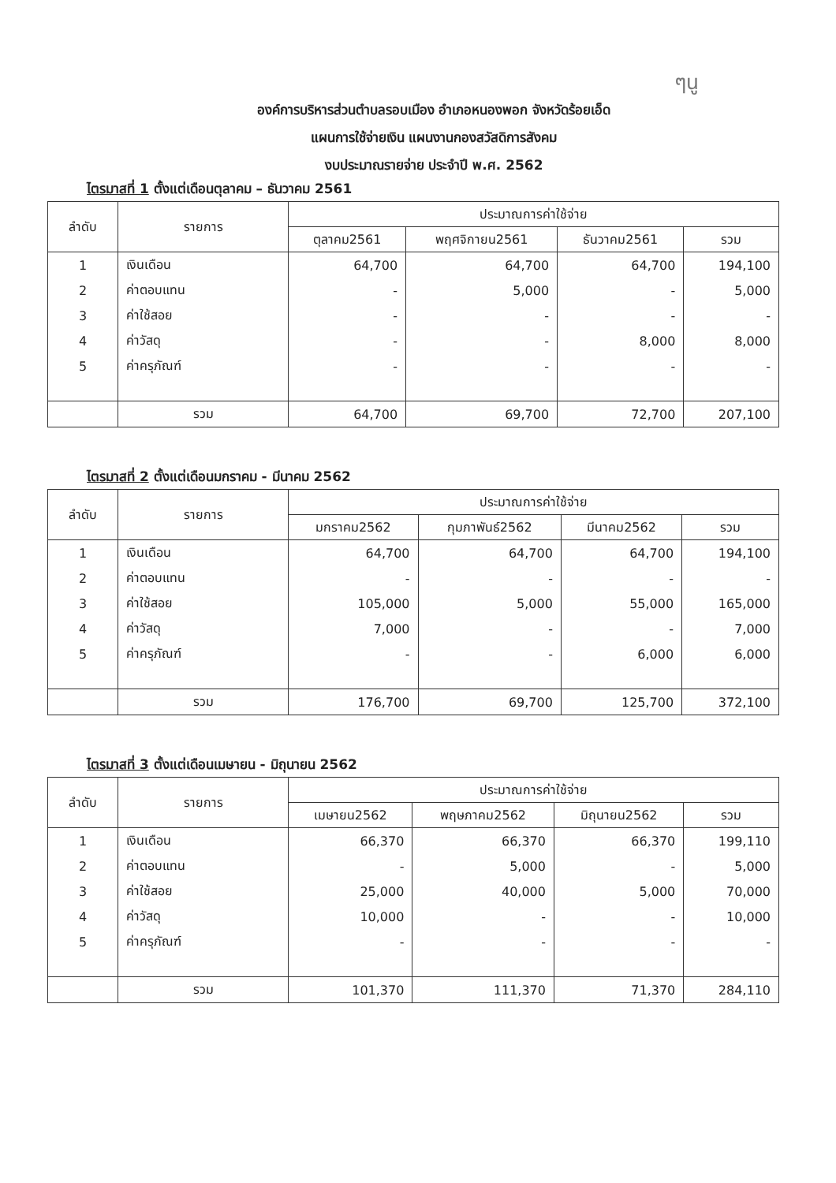ๆนู
องค์การบริหารส่วนตำบลรอบเมือง อำเภอหนองพอก จังหวัดร้อยเอ็ด
แผนการใช้จ่ายเงิน แผนงานกองสวัสดิการสังคม
งบประมาณรายจ่าย ประจำปี พ.ศ. 2562
ไตรมาสที่ 1 ตั้งแต่เดือนตุลาคม – ธันวาคม 2561
| ลำดับ | รายการ | ประมาณการค่าใช้จ่าย | | | |
| --- | --- | --- | --- | --- | --- |
| | | ตุลาคม2561 | พฤศจิกายน2561 | ธันวาคม2561 | รวม |
| 1 | เงินเดือน | 64,700 | 64,700 | 64,700 | 194,100 |
| 2 | ค่าตอบแทน | - | 5,000 | - | 5,000 |
| 3 | ค่าใช้สอย | - | - | - | - |
| 4 | ค่าวัสดุ | - | - | 8,000 | 8,000 |
| 5 | ค่าครุภัณฑ์ | - | - | - | - |
| | รวม | 64,700 | 69,700 | 72,700 | 207,100 |
ไตรมาสที่ 2 ตั้งแต่เดือนมกราคม - มีนาคม 2562
| ลำดับ | รายการ | ประมาณการค่าใช้จ่าย | | | |
| --- | --- | --- | --- | --- | --- |
| | | มกราคม2562 | กุมภาพันธ์2562 | มีนาคม2562 | รวม |
| 1 | เงินเดือน | 64,700 | 64,700 | 64,700 | 194,100 |
| 2 | ค่าตอบแทน | - | - | - | - |
| 3 | ค่าใช้สอย | 105,000 | 5,000 | 55,000 | 165,000 |
| 4 | ค่าวัสดุ | 7,000 | - | - | 7,000 |
| 5 | ค่าครุภัณฑ์ | - | - | 6,000 | 6,000 |
| | รวม | 176,700 | 69,700 | 125,700 | 372,100 |
ไตรมาสที่ 3 ตั้งแต่เดือนเมษายน - มิถุนายน 2562
| ลำดับ | รายการ | ประมาณการค่าใช้จ่าย | | | |
| --- | --- | --- | --- | --- | --- |
| | | เมษายน2562 | พฤษภาคม2562 | มิถุนายน2562 | รวม |
| 1 | เงินเดือน | 66,370 | 66,370 | 66,370 | 199,110 |
| 2 | ค่าตอบแทน | - | 5,000 | - | 5,000 |
| 3 | ค่าใช้สอย | 25,000 | 40,000 | 5,000 | 70,000 |
| 4 | ค่าวัสดุ | 10,000 | - | - | 10,000 |
| 5 | ค่าครุภัณฑ์ | - | - | - | - |
| | รวม | 101,370 | 111,370 | 71,370 | 284,110 |